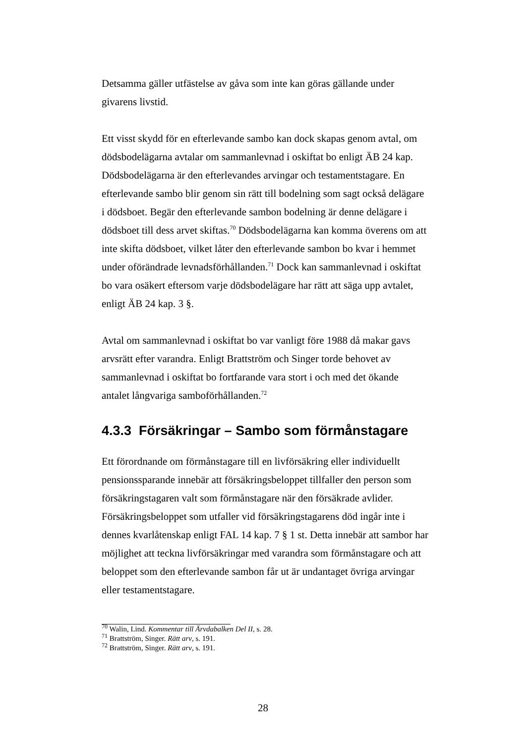Detsamma gäller utfästelse av gåva som inte kan göras gällande under givarens livstid.
Ett visst skydd för en efterlevande sambo kan dock skapas genom avtal, om dödsbodelägarna avtalar om sammanlevnad i oskiftat bo enligt ÄB 24 kap. Dödsbodelägarna är den efterlevandes arvingar och testamentstagare. En efterlevande sambo blir genom sin rätt till bodelning som sagt också delägare i dödsboet. Begär den efterlevande sambon bodelning är denne delägare i dödsboet till dess arvet skiftas.<sup>70</sup> Dödsbodelägarna kan komma överens om att inte skifta dödsboet, vilket låter den efterlevande sambon bo kvar i hemmet under oförändrade levnadsförhållanden.<sup>71</sup> Dock kan sammanlevnad i oskiftat bo vara osäkert eftersom varje dödsbodelägare har rätt att säga upp avtalet, enligt ÄB 24 kap. 3 §.
Avtal om sammanlevnad i oskiftat bo var vanligt före 1988 då makar gavs arvsrätt efter varandra. Enligt Brattström och Singer torde behovet av sammanlevnad i oskiftat bo fortfarande vara stort i och med det ökande antalet långvariga samboförhållanden.<sup>72</sup>
4.3.3 Försäkringar – Sambo som förmånstagare
Ett förordnande om förmånstagare till en livförsäkring eller individuellt pensionssparande innebär att försäkringsbeloppet tillfaller den person som försäkringstagaren valt som förmånstagare när den försäkrade avlider. Försäkringsbeloppet som utfaller vid försäkringstagarens död ingår inte i dennes kvarlåtenskap enligt FAL 14 kap. 7 § 1 st. Detta innebär att sambor har möjlighet att teckna livförsäkringar med varandra som förmånstagare och att beloppet som den efterlevande sambon får ut är undantaget övriga arvingar eller testamentstagare.
<sup>70</sup> Walin, Lind. Kommentar till Ärvdabalken Del II, s. 28.
<sup>71</sup> Brattström, Singer. Rätt arv, s. 191.
<sup>72</sup> Brattström, Singer. Rätt arv, s. 191.
28